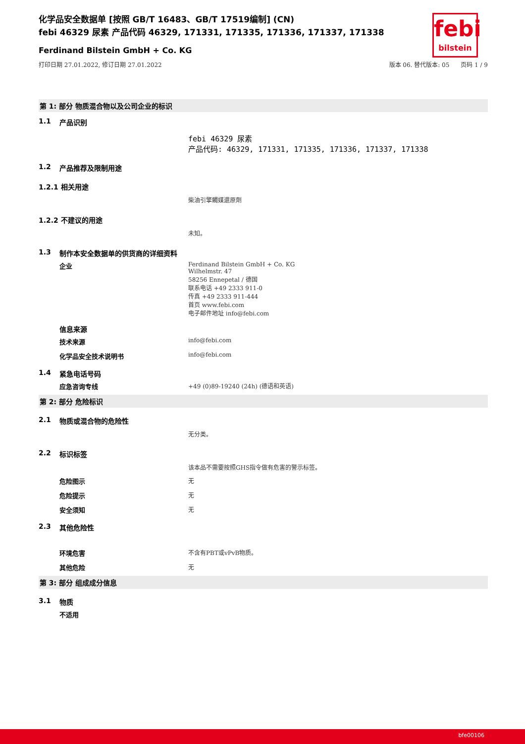febi
bilstein
化学品安全数据单 [按照 GB/T 16483、GB/T 17519编制] (CN)
febi 46329 尿素 产品代码 46329, 171331, 171335, 171336, 171337, 171338
Ferdinand Bilstein GmbH + Co. KG
打印日期 27.01.2022, 修订日期 27.01.2022 版本 06. 替代版本: 05 页码 1 / 9
第 1: 部分 物质混合物以及公司企业的标识
1.1 产品识别
febi 46329 尿素
产品代码: 46329, 171331, 171335, 171336, 171337, 171338
1.2 产品推荐及限制用途
1.2.1 相关用途
柴油引擎觸媒還原劑
1.2.2 不建议的用途
未知。
1.3 制作本安全数据单的供货商的详细资料
企业 Ferdinand Bilstein GmbH + Co. KG
Wilhelmstr. 47
58256 Ennepetal / 德国
联系电话 +49 2333 911-0
传真 +49 2333 911-444
首页 www.febi.com
电子邮件地址 info@febi.com
信息来源
技术来源 info@febi.com
化学品安全技术说明书 info@febi.com
1.4 紧急电话号码
应急咨询专线 +49 (0)89-19240 (24h) (德语和英语)
第 2: 部分 危险标识
2.1 物质或混合物的危险性
无分类。
2.2 标识标签
该本品不需要按照GHS指令做有危害的警示标签。
危险图示 无
危险提示 无
安全须知 无
2.3 其他危险性
环境危害 不含有PBT或vPvB物质。
其他危险 无
第 3: 部分 组成成分信息
3.1 物质
不适用
bfe00106